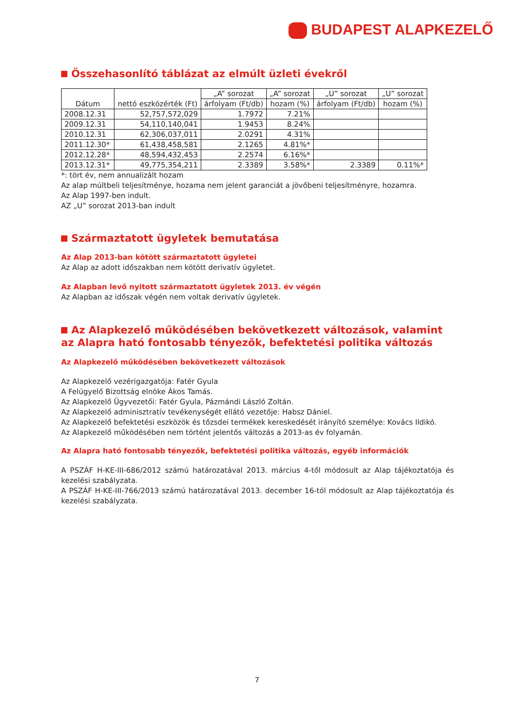BUDAPEST ALAPKEZELŐ
Összehasonlító táblázat az elmúlt üzleti évekről
| Dátum | nettó eszközérték (Ft) | „A” sorozat | „A” sorozat | „U” sorozat | „U” sorozat |
| --- | --- | --- | --- | --- | --- |
| | | árfolyam (Ft/db) | hozam (%) | árfolyam (Ft/db) | hozam (%) |
| 2008.12.31 | 52,757,572,029 | 1.7972 | 7.21% | | |
| 2009.12.31 | 54,110,140,041 | 1.9453 | 8.24% | | |
| 2010.12.31 | 62,306,037,011 | 2.0291 | 4.31% | | |
| 2011.12.30* | 61,438,458,581 | 2.1265 | 4.81%* | | |
| 2012.12.28* | 48,594,432,453 | 2.2574 | 6.16%* | | |
| 2013.12.31* | 49,775,354,211 | 2.3389 | 3.58%* | 2.3389 | 0.11%* |
*: tört év, nem annualizált hozam
Az alap múltbeli teljesítménye, hozama nem jelent garanciát a jövőbeni teljesítményre, hozamra.
Az Alap 1997-ben indult.
AZ „U” sorozat 2013-ban indult
Származtatott ügyletek bemutatása
Az Alap 2013-ban kötött származtatott ügyletei
Az Alap az adott időszakban nem kötött derivatív ügyletet.
Az Alapban levő nyitott származtatott ügyletek 2013. év végén
Az Alapban az időszak végén nem voltak derivatív ügyletek.
Az Alapkezelő működésében bekövetkezett változások, valamint az Alapra ható fontosabb tényezők, befektetési politika változás
Az Alapkezelő működésében bekövetkezett változások
Az Alapkezelő vezérigazgatója: Fatér Gyula
A Felügyelő Bizottság elnöke Ákos Tamás.
Az Alapkezelő Ügyvezetői: Fatér Gyula, Pázmándi László Zoltán.
Az Alapkezelő adminisztratív tevékenységét ellátó vezetője: Habsz Dániel.
Az Alapkezelő befektetési eszközök és tőzsdei termékek kereskedését irányító személye: Kovács Ildikó.
Az Alapkezelő működésében nem történt jelentős változás a 2013-as év folyamán.
Az Alapra ható fontosabb tényezők, befektetési politika változás, egyéb információk
A PSZÁF H-KE-III-686/2012 számú határozatával 2013. március 4-től módosult az Alap tájékoztatója és kezelési szabályzata.
A PSZÁF H-KE-III-766/2013 számú határozatával 2013. december 16-tól módosult az Alap tájékoztatója és kezelési szabályzata.
7